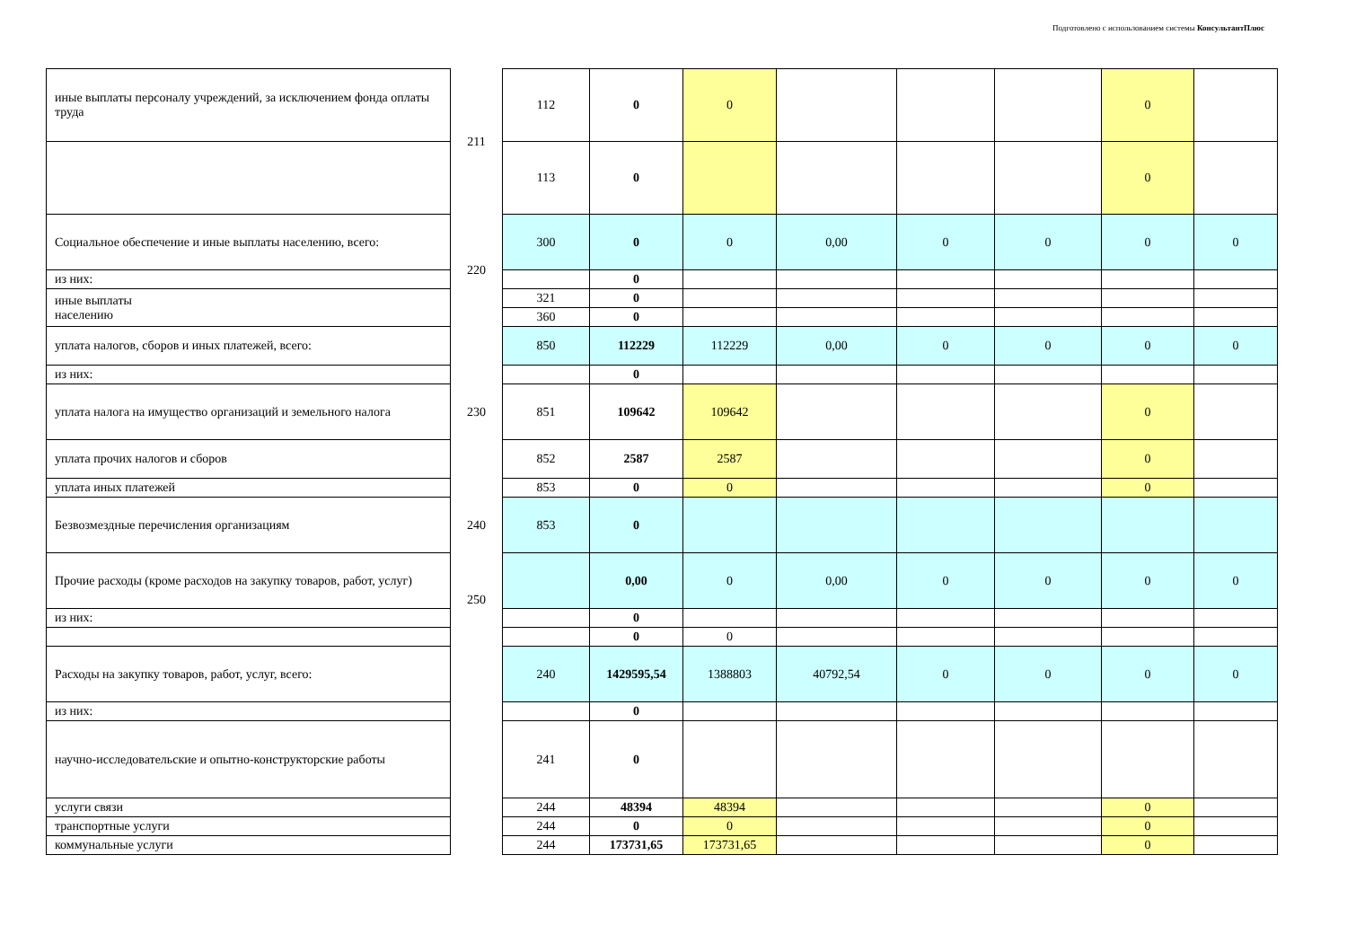Подготовлено с использованием системы КонсультантПлюс
| иные выплаты персоналу учреждений, за исключением фонда оплаты труда | 211 | 112 | 0 | 0 | | | | 0 | |
| | | 113 | 0 | | | | | 0 | |
| Социальное обеспечение и иные выплаты населению, всего: | 220 | 300 | 0 | 0 | 0,00 | 0 | 0 | 0 | 0 |
| из них: | | | 0 | | | | | | |
| иные выплаты населению | | 321 | 0 | | | | | | |
| | | 360 | 0 | | | | | | |
| уплата налогов, сборов и иных платежей, всего: | 230 | 850 | 112229 | 112229 | 0,00 | 0 | 0 | 0 | 0 |
| из них: | | | 0 | | | | | | |
| уплата налога на имущество организаций и земельного налога | | 851 | 109642 | 109642 | | | | 0 | |
| уплата прочих налогов и сборов | | 852 | 2587 | 2587 | | | | 0 | |
| уплата иных платежей | | 853 | 0 | 0 | | | | 0 | |
| Безвозмездные перечисления организациям | 240 | 853 | 0 | | | | | | |
| Прочие расходы (кроме расходов на закупку товаров, работ, услуг) | 250 | | 0,00 | 0 | 0,00 | 0 | 0 | 0 | 0 |
| из них: | | | 0 | | | | | | |
| | | | 0 | 0 | | | | | |
| Расходы на закупку товаров, работ, услуг, всего: | | 240 | 1429595,54 | 1388803 | 40792,54 | 0 | 0 | 0 | 0 |
| из них: | | | 0 | | | | | | |
| научно-исследовательские и опытно-конструкторские работы | | 241 | 0 | | | | | | |
| услуги связи | | 244 | 48394 | 48394 | | | | 0 | |
| транспортные услуги | | 244 | 0 | 0 | | | | 0 | |
| коммунальные услуги | | 244 | 173731,65 | 173731,65 | | | | 0 | |